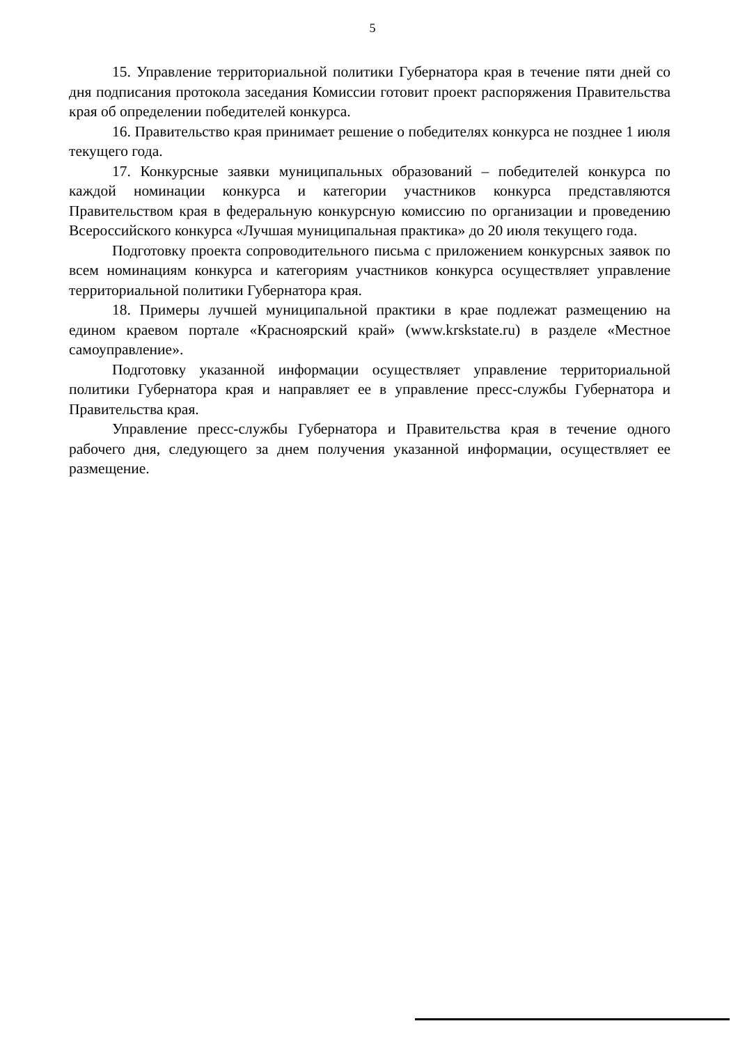5
15. Управление территориальной политики Губернатора края в течение пяти дней со дня подписания протокола заседания Комиссии готовит проект распоряжения Правительства края об определении победителей конкурса.
16. Правительство края принимает решение о победителях конкурса не позднее 1 июля текущего года.
17. Конкурсные заявки муниципальных образований – победителей конкурса по каждой номинации конкурса и категории участников конкурса представляются Правительством края в федеральную конкурсную комиссию по организации и проведению Всероссийского конкурса «Лучшая муниципальная практика» до 20 июля текущего года.
Подготовку проекта сопроводительного письма с приложением конкурсных заявок по всем номинациям конкурса и категориям участников конкурса осуществляет управление территориальной политики Губернатора края.
18. Примеры лучшей муниципальной практики в крае подлежат размещению на едином краевом портале «Красноярский край» (www.krskstate.ru) в разделе «Местное самоуправление».
Подготовку указанной информации осуществляет управление территориальной политики Губернатора края и направляет ее в управление пресс-службы Губернатора и Правительства края.
Управление пресс-службы Губернатора и Правительства края в течение одного рабочего дня, следующего за днем получения указанной информации, осуществляет ее размещение.